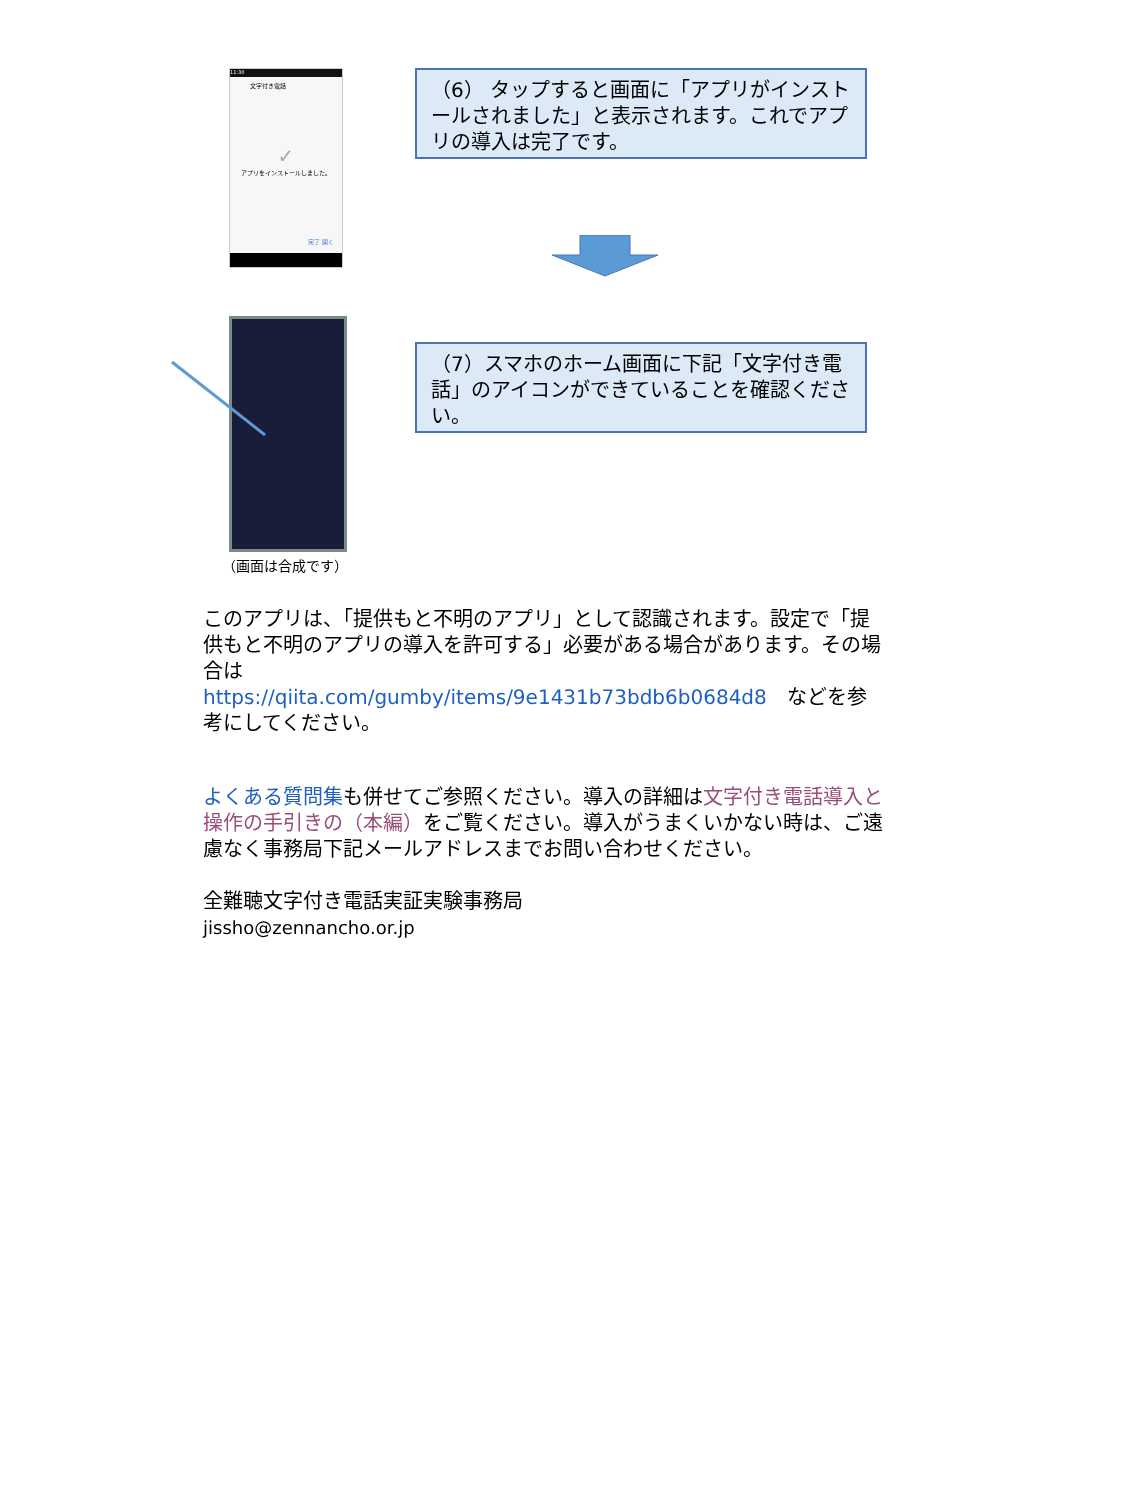11:30
文字付き電話
✓
アプリをインストールしました。
完了 開く
（6） タップすると画面に「アプリがインストールされました」と表示されます。これでアプリの導入は完了です。
（7）スマホのホーム画面に下記「文字付き電話」のアイコンができていることを確認ください。
（画面は合成です）
このアプリは、「提供もと不明のアプリ」として認識されます。設定で「提供もと不明のアプリの導入を許可する」必要がある場合があります。その場合は
https://qiita.com/gumby/items/9e1431b73bdb6b0684d8　などを参考にしてください。
よくある質問集も併せてご参照ください。導入の詳細は文字付き電話導入と操作の手引きの（本編）をご覧ください。導入がうまくいかない時は、ご遠慮なく事務局下記メールアドレスまでお問い合わせください。
全難聴文字付き電話実証実験事務局
jissho@zennancho.or.jp